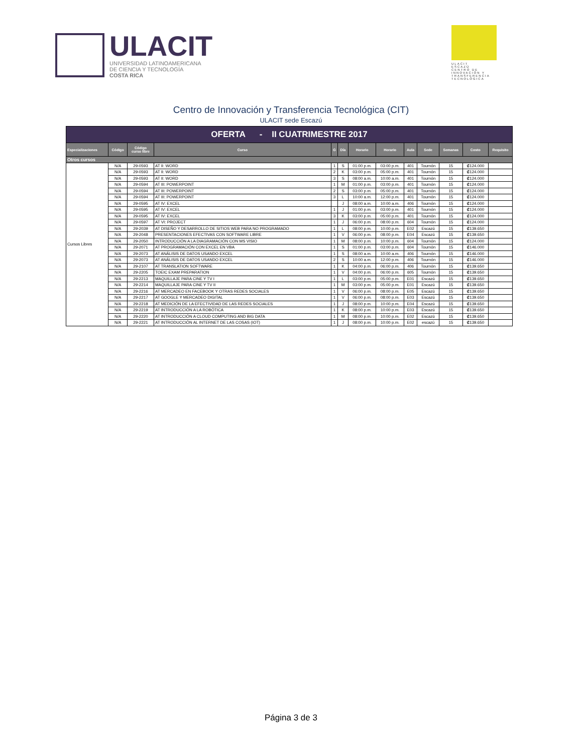ULACIT
UNIVERSIDAD LATINOAMERICANA
DE CIENCIA Y TECNOLOGÍA
COSTA RICA
ULACIT
ESCAZÚ
CENTRO DE
INNOVACIÓN Y
TRANSFERENCIA
TECNOLÓGICA
Centro de Innovación y Transferencia Tecnológica (CIT)
ULACIT sede Escazú
| OFERTA - II CUATRIMESTRE 2017 | | | | | | | | | | | | |
| Especializaciones | Código | Código curso libre | Curso | G | Día | Horario | Horario | Aula | Sede | Semanas | Costo | Requisito |
| Otros cursos | | | | | | | | | | | | |
| Cursos Libres | N/A | 29-0593 | AT II: WORD | 1 | S | 01:00 p.m. | 03:00 p.m. | 401 | Tournón | 15 | ₡124.000 | |
| | N/A | 29-0593 | AT II: WORD | 2 | K | 03:00 p.m. | 05:00 p.m. | 401 | Tournón | 15 | ₡124.000 | |
| | N/A | 29-0593 | AT II: WORD | 3 | S | 08:00 a.m. | 10:00 a.m. | 401 | Tournón | 15 | ₡124.000 | |
| | N/A | 29-0594 | AT III: POWERPOINT | 1 | M | 01:00 p.m. | 03:00 p.m. | 401 | Tournón | 15 | ₡124.000 | |
| | N/A | 29-0594 | AT III: POWERPOINT | 2 | S | 03:00 p.m. | 05:00 p.m. | 401 | Tournón | 15 | ₡124.000 | |
| | N/A | 29-0594 | AT III: POWERPOINT | 3 | L | 10:00 a.m. | 12:00 p.m. | 401 | Tournón | 15 | ₡124.000 | |
| | N/A | 29-0595 | AT IV: EXCEL | | J | 08:00 a.m. | 10:00 a.m. | 406 | Tournón | 15 | ₡124.000 | |
| | N/A | 29-0595 | AT IV: EXCEL | 1 | J | 01:00 p.m. | 03:00 p.m. | 401 | Tournón | 15 | ₡124.000 | |
| | N/A | 29-0595 | AT IV: EXCEL | 3 | K | 03:00 p.m. | 05:00 p.m. | 401 | Tournón | 15 | ₡124.000 | |
| | N/A | 29-0597 | AT VI: PROJECT | 1 | J | 06:00 p.m. | 08:00 p.m. | 604 | Tournón | 15 | ₡124.000 | |
| | N/A | 29-2039 | AT DISEÑO Y DESARROLLO DE SITIOS WEB PARA NO PROGRAMADO | 1 | L | 08:00 p.m. | 10:00 p.m. | E02 | Escazú | 15 | ₡139.650 | |
| | N/A | 29-2048 | PRESENTACIONES EFECTIVAS CON SOFTWARE LIBRE | 1 | V | 06:00 p.m. | 08:00 p.m. | E04 | Escazú | 15 | ₡139.650 | |
| | N/A | 29-2050 | INTRODUCCIÓN A LA DIAGRAMACIÓN CON MS VISIO | 1 | M | 08:00 p.m. | 10:00 p.m. | 604 | Tournón | 15 | ₡124.000 | |
| | N/A | 29-2071 | AT PROGRAMACIÓN CON EXCEL EN VBA | 1 | S | 01:00 p.m. | 03:00 p.m. | 604 | Tournón | 15 | ₡146.000 | |
| | N/A | 29-2073 | AT ANÁLISIS DE DATOS USANDO EXCEL | 1 | S | 08:00 a.m. | 10:00 a.m. | 406 | Tournón | 15 | ₡146.000 | |
| | N/A | 29-2073 | AT ANÁLISIS DE DATOS USANDO EXCEL | 2 | S | 10:00 a.m. | 12:00 p.m. | 406 | Tournón | 15 | ₡146.000 | |
| | N/A | 29-2107 | AT TRANSLATION SOFTWARE | 1 | K | 04:00 p.m. | 06:00 p.m. | 406 | Tournón | 15 | ₡139.650 | |
| | N/A | 29-2205 | TOEIC EXAM PREPARATION | 1 | V | 04:00 p.m. | 06:00 p.m. | 605 | Tournón | 15 | ₡139.650 | |
| | N/A | 29-2213 | MAQUILLAJE PARA CINE Y TV I | 1 | L | 03:00 p.m. | 05:00 p.m. | E01 | Escazú | 15 | ₡139.650 | |
| | N/A | 29-2214 | MAQUILLAJE PARA CINE Y TV II | 1 | M | 03:00 p.m. | 05:00 p.m. | E01 | Escazú | 15 | ₡139.650 | |
| | N/A | 29-2216 | AT MERCADEO EN FACEBOOK Y OTRAS REDES SOCIALES | 1 | V | 06:00 p.m. | 08:00 p.m. | E05 | Escazú | 15 | ₡139.650 | |
| | N/A | 29-2217 | AT GOOGLE Y MERCADEO DIGITAL | 1 | V | 06:00 p.m. | 08:00 p.m. | E03 | Escazú | 15 | ₡139.650 | |
| | N/A | 29-2218 | AT MEDICIÓN DE LA EFECTIVIDAD DE LAS REDES SOCIALES | 1 | J | 08:00 p.m. | 10:00 p.m. | E04 | Escazú | 15 | ₡139.650 | |
| | N/A | 29-2219 | AT INTRODUCCIÓN A LA ROBÓTICA | 1 | K | 08:00 p.m. | 10:00 p.m. | E03 | Escazú | 15 | ₡139.650 | |
| | N/A | 29-2220 | AT INTRODUCCIÓN A CLOUD COMPUTING AND BIG DATA | 1 | M | 08:00 p.m. | 10:00 p.m. | E02 | Escazú | 15 | ₡139.650 | |
| | N/A | 29-2221 | AT INTRODUCCIÓN AL INTERNET DE LAS COSAS (IOT) | 1 | J | 08:00 p.m. | 10:00 p.m. | E02 | escazú | 15 | ₡139.650 | |
Página 3 de 3